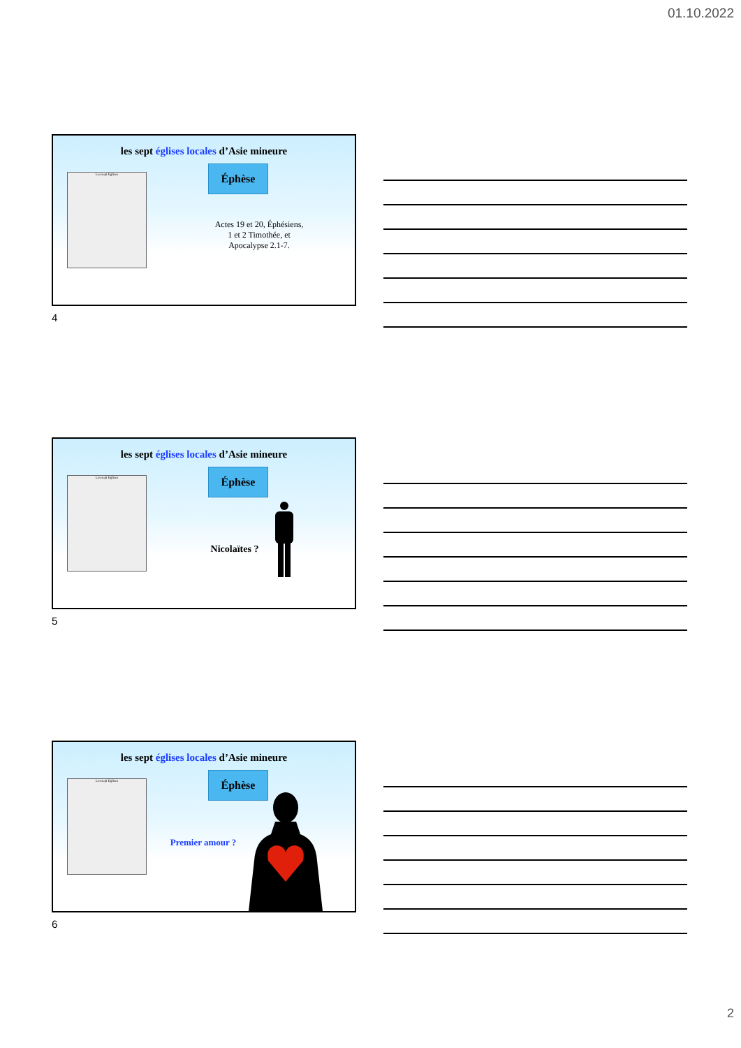01.10.2022
les sept églises locales d’Asie mineure
Les sept Eglises Éphèse
Actes 19 et 20, Éphésiens,
1 et 2 Timothée, et
Apocalypse 2.1-7.
4
les sept églises locales d’Asie mineure
Les sept Eglises Éphèse
Nicolaïtes ?
5
les sept églises locales d’Asie mineure
Les sept Eglises Éphèse
Premier amour ?
6
2